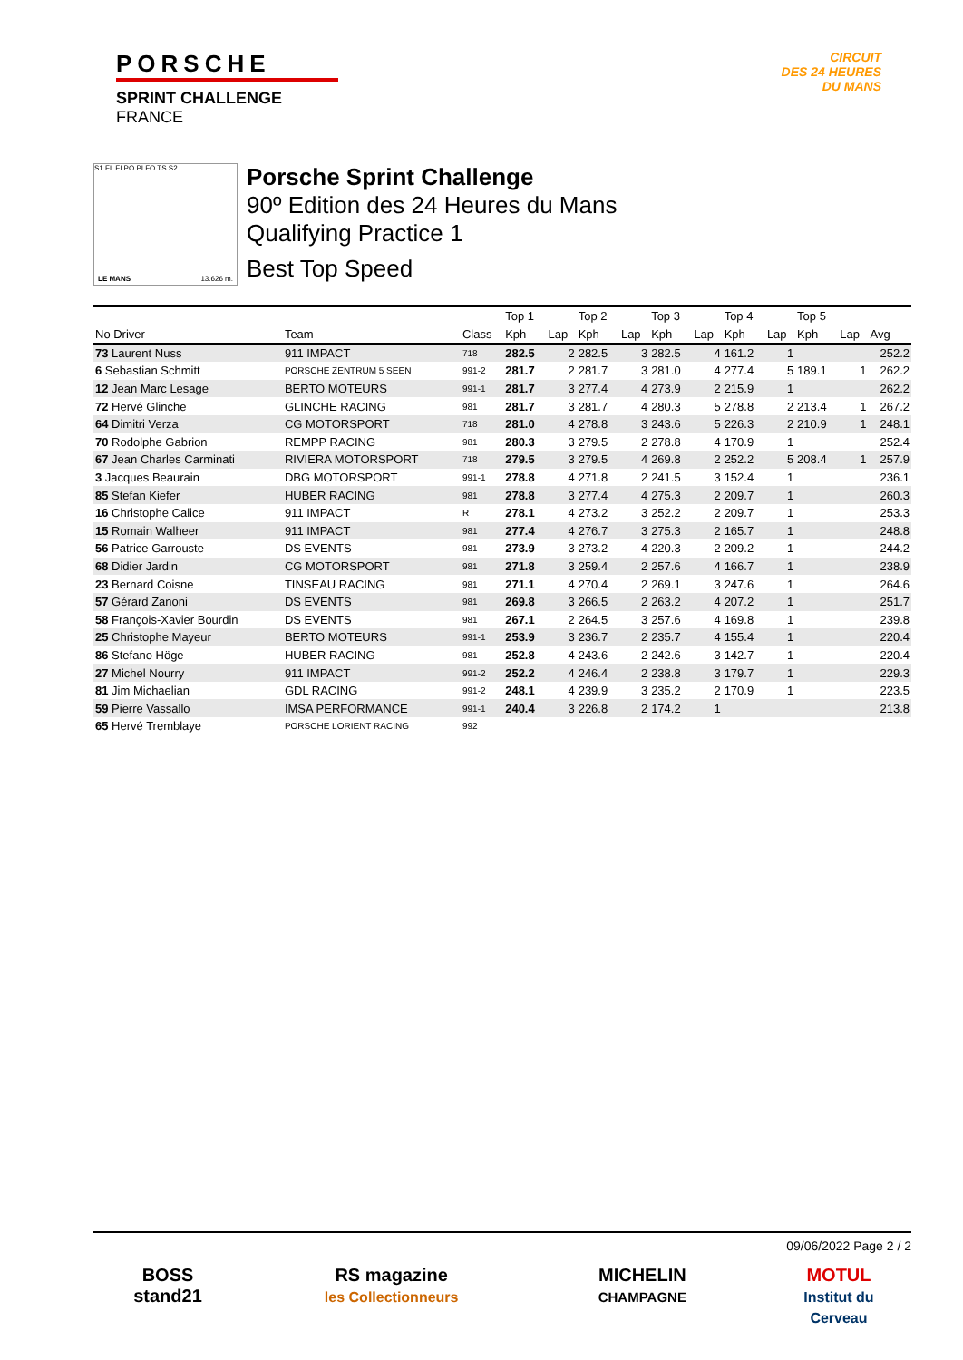PORSCHE
SPRINT CHALLENGE
FRANCE
CIRCUIT
DES 24 HEURES
DU MANS
S1 FL FI PO PI FO TS S2
LE MANS 13.626 m.
Porsche Sprint Challenge
90º Edition des 24 Heures du Mans
Qualifying Practice 1
Best Top Speed
| | | | Top 1 | | Top 2 | | Top 3 | | Top 4 | | Top 5 | | |
| --- | --- | --- | --- | --- | --- | --- | --- | --- | --- | --- | --- | --- | --- |
| No Driver | Team | Class | Kph | Lap | Kph | Lap | Kph | Lap | Kph | Lap | Kph | Lap | Avg |
| 73 Laurent Nuss | 911 IMPACT | 718 | 282.5 | 2 | 282.5 | 3 | 282.5 | 4 | 161.2 | 1 | | | 252.2 |
| 6 Sebastian Schmitt | PORSCHE ZENTRUM 5 SEEN | 991-2 | 281.7 | 2 | 281.7 | 3 | 281.0 | 4 | 277.4 | 5 | 189.1 | 1 | 262.2 |
| 12 Jean Marc Lesage | BERTO MOTEURS | 991-1 | 281.7 | 3 | 277.4 | 4 | 273.9 | 2 | 215.9 | 1 | | | 262.2 |
| 72 Hervé Glinche | GLINCHE RACING | 981 | 281.7 | 3 | 281.7 | 4 | 280.3 | 5 | 278.8 | 2 | 213.4 | 1 | 267.2 |
| 64 Dimitri Verza | CG MOTORSPORT | 718 | 281.0 | 4 | 278.8 | 3 | 243.6 | 5 | 226.3 | 2 | 210.9 | 1 | 248.1 |
| 70 Rodolphe Gabrion | REMPP RACING | 981 | 280.3 | 3 | 279.5 | 2 | 278.8 | 4 | 170.9 | 1 | | | 252.4 |
| 67 Jean Charles Carminati | RIVIERA MOTORSPORT | 718 | 279.5 | 3 | 279.5 | 4 | 269.8 | 2 | 252.2 | 5 | 208.4 | 1 | 257.9 |
| 3 Jacques Beaurain | DBG MOTORSPORT | 991-1 | 278.8 | 4 | 271.8 | 2 | 241.5 | 3 | 152.4 | 1 | | | 236.1 |
| 85 Stefan Kiefer | HUBER RACING | 981 | 278.8 | 3 | 277.4 | 4 | 275.3 | 2 | 209.7 | 1 | | | 260.3 |
| 16 Christophe Calice | 911 IMPACT | R | 278.1 | 4 | 273.2 | 3 | 252.2 | 2 | 209.7 | 1 | | | 253.3 |
| 15 Romain Walheer | 911 IMPACT | 981 | 277.4 | 4 | 276.7 | 3 | 275.3 | 2 | 165.7 | 1 | | | 248.8 |
| 56 Patrice Garrouste | DS EVENTS | 981 | 273.9 | 3 | 273.2 | 4 | 220.3 | 2 | 209.2 | 1 | | | 244.2 |
| 68 Didier Jardin | CG MOTORSPORT | 981 | 271.8 | 3 | 259.4 | 2 | 257.6 | 4 | 166.7 | 1 | | | 238.9 |
| 23 Bernard Coisne | TINSEAU RACING | 981 | 271.1 | 4 | 270.4 | 2 | 269.1 | 3 | 247.6 | 1 | | | 264.6 |
| 57 Gérard Zanoni | DS EVENTS | 981 | 269.8 | 3 | 266.5 | 2 | 263.2 | 4 | 207.2 | 1 | | | 251.7 |
| 58 François-Xavier Bourdin | DS EVENTS | 981 | 267.1 | 2 | 264.5 | 3 | 257.6 | 4 | 169.8 | 1 | | | 239.8 |
| 25 Christophe Mayeur | BERTO MOTEURS | 991-1 | 253.9 | 3 | 236.7 | 2 | 235.7 | 4 | 155.4 | 1 | | | 220.4 |
| 86 Stefano Höge | HUBER RACING | 981 | 252.8 | 4 | 243.6 | 2 | 242.6 | 3 | 142.7 | 1 | | | 220.4 |
| 27 Michel Nourry | 911 IMPACT | 991-2 | 252.2 | 4 | 246.4 | 2 | 238.8 | 3 | 179.7 | 1 | | | 229.3 |
| 81 Jim Michaelian | GDL RACING | 991-2 | 248.1 | 4 | 239.9 | 3 | 235.2 | 2 | 170.9 | 1 | | | 223.5 |
| 59 Pierre Vassallo | IMSA PERFORMANCE | 991-1 | 240.4 | 3 | 226.8 | 2 | 174.2 | 1 | | | | | 213.8 |
| 65 Hervé Tremblaye | PORSCHE LORIENT RACING | 992 | | | | | | | | | | | |
09/06/2022 Page 2 / 2
BOSS
stand21
RS magazine
les Collectionneurs
MICHELIN
CHAMPAGNE
MOTUL
Institut du Cerveau